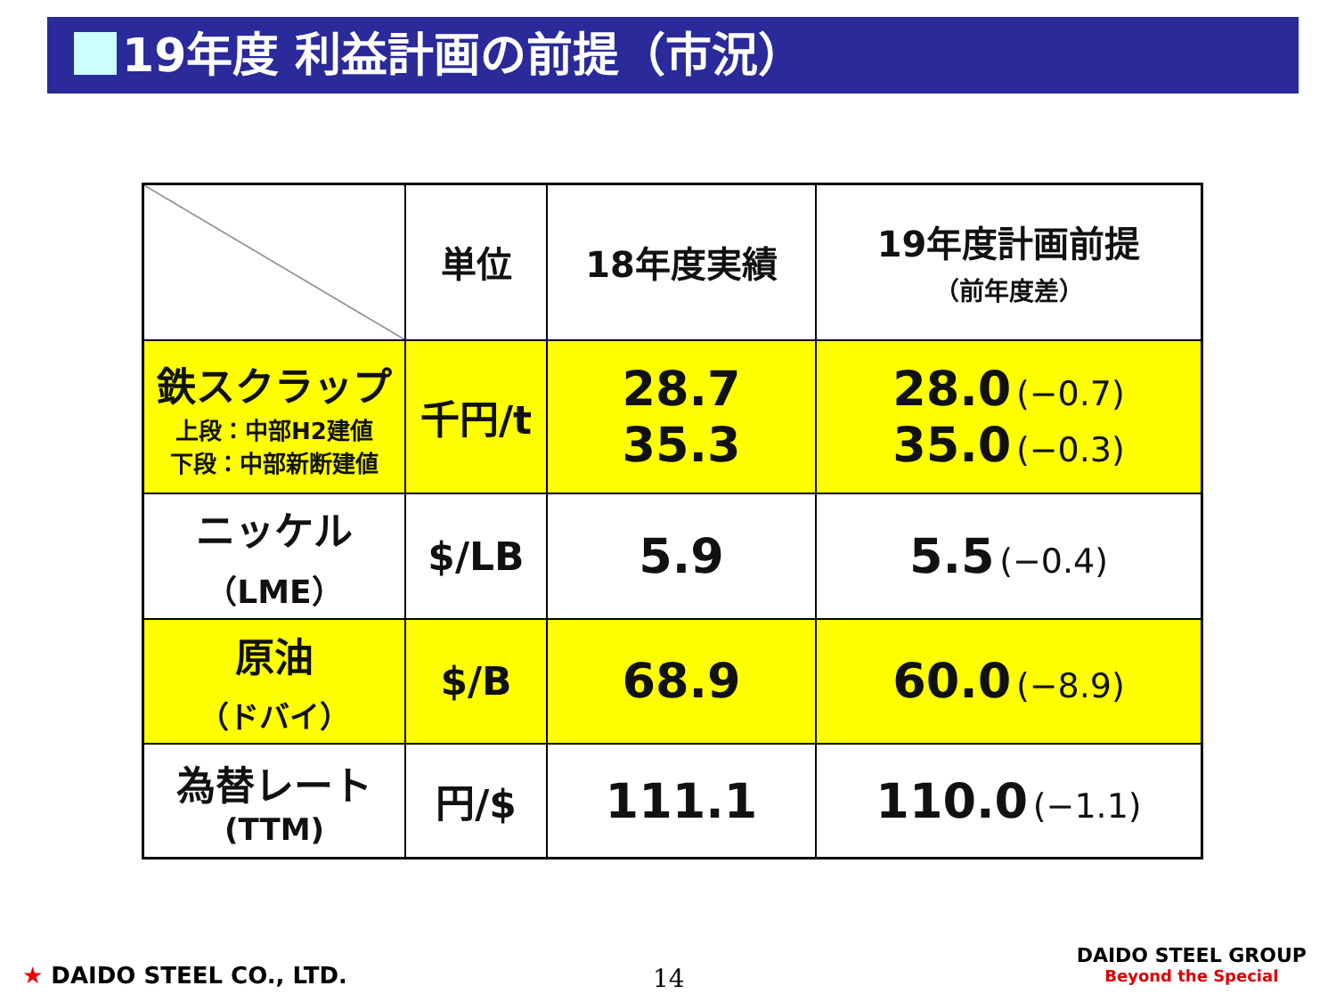19年度 利益計画の前提（市況）
| | 単位 | 18年度実績 | 19年度計画前提 （前年度差） |
| --- | --- | --- | --- |
| 鉄スクラップ 上段：中部H2建値 下段：中部新断建値 | 千円/t | 28.7 35.3 | 28.0 (−0.7) 35.0 (−0.3) |
| ニッケル （LME） | $/LB | 5.9 | 5.5 (−0.4) |
| 原油 （ドバイ） | $/B | 68.9 | 60.0 (−8.9) |
| 為替レート (TTM) | 円/$ | 111.1 | 110.0 (−1.1) |
★ DAIDO STEEL CO., LTD. 14
DAIDO STEEL GROUP
Beyond the Special